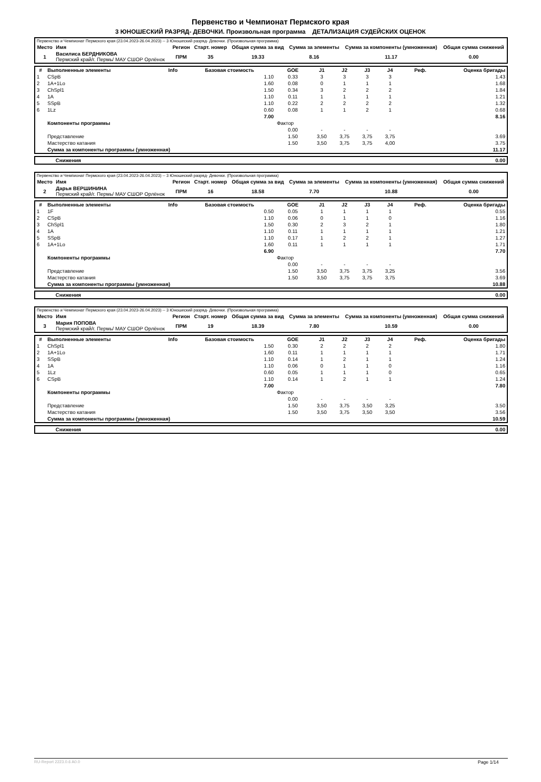Первенство и Чемпионат Пермского края
3 ЮНОШЕСКИЙ РАЗРЯД- ДЕВОЧКИ. Произвольная программа ДЕТАЛИЗАЦИЯ СУДЕЙСКИХ ОЦЕНОК
| Первенство и Чемпионат Пермского края (23.04.2023-26.04.2023) -- 3 Юношеский разряд- Девочки. (Произвольная программа) | | | | | | | |
| Место | Имя | Регион | Старт. номер | Общая сумма за вид | Сумма за элементы | Сумма за компоненты (умноженная) | Общая сумма снижений |
| 1 | Василиса БЕРДНИКОВА Пермский край/г. Пермь/ МАУ СШОР Орлёнок | ПРМ | 35 | 19.33 | 8.16 | 11.17 | 0.00 |
| # | Выполненные элементы | Info | Базовая стоимость | GOE | J1 | J2 | J3 | J4 | Реф. | Оценка бригады |
| --- | --- | --- | --- | --- | --- | --- | --- | --- | --- | --- |
| 1 | CSpB | | 1.10 | 0.33 | 3 | 3 | 3 | 3 | | 1.43 |
| 2 | 1A+1Lo | | 1.60 | 0.08 | 0 | 1 | 1 | 1 | | 1.68 |
| 3 | ChSpl1 | | 1.50 | 0.34 | 3 | 2 | 2 | 2 | | 1.84 |
| 4 | 1A | | 1.10 | 0.11 | 1 | 1 | 1 | 1 | | 1.21 |
| 5 | SSpB | | 1.10 | 0.22 | 2 | 2 | 2 | 2 | | 1.32 |
| 6 | 1Lz | | 0.60 | 0.08 | 1 | 1 | 2 | 1 | | 0.68 |
| | | | 7.00 | | | | | | | 8.16 |
| | Компоненты программы | | | Фактор | | | | | | |
| | | | | 0.00 | - | - | - | - | | |
| | Представление | | | 1.50 | 3,50 | 3,75 | 3,75 | 3,75 | | 3.69 |
| | Мастерство катания | | | 1.50 | 3,50 | 3,75 | 3,75 | 4,00 | | 3.75 |
| | Сумма за компоненты программы (умноженная) | | | | | | | | | 11.17 |
| Снижения | 0.00 |
| Первенство и Чемпионат Пермского края (23.04.2023-26.04.2023) -- 3 Юношеский разряд- Девочки. (Произвольная программа) | | | | | | | |
| Место | Имя | Регион | Старт. номер | Общая сумма за вид | Сумма за элементы | Сумма за компоненты (умноженная) | Общая сумма снижений |
| 2 | Дарья ВЕРШИНИНА Пермский край/г. Пермь/ МАУ СШОР Орлёнок | ПРМ | 16 | 18.58 | 7.70 | 10.88 | 0.00 |
| # | Выполненные элементы | Info | Базовая стоимость | GOE | J1 | J2 | J3 | J4 | Реф. | Оценка бригады |
| --- | --- | --- | --- | --- | --- | --- | --- | --- | --- | --- |
| 1 | 1F | | 0.50 | 0.05 | 1 | 1 | 1 | 1 | | 0.55 |
| 2 | CSpB | | 1.10 | 0.06 | 0 | 1 | 1 | 0 | | 1.16 |
| 3 | ChSpl1 | | 1.50 | 0.30 | 2 | 3 | 2 | 1 | | 1.80 |
| 4 | 1A | | 1.10 | 0.11 | 1 | 1 | 1 | 1 | | 1.21 |
| 5 | SSpB | | 1.10 | 0.17 | 1 | 2 | 2 | 1 | | 1.27 |
| 6 | 1A+1Lo | | 1.60 | 0.11 | 1 | 1 | 1 | 1 | | 1.71 |
| | | | 6.90 | | | | | | | 7.70 |
| | Компоненты программы | | | Фактор | | | | | | |
| | | | | 0.00 | - | - | - | - | | |
| | Представление | | | 1.50 | 3,50 | 3,75 | 3,75 | 3,25 | | 3.56 |
| | Мастерство катания | | | 1.50 | 3,50 | 3,75 | 3,75 | 3,75 | | 3.69 |
| | Сумма за компоненты программы (умноженная) | | | | | | | | | 10.88 |
| Снижения | 0.00 |
| Первенство и Чемпионат Пермского края (23.04.2023-26.04.2023) -- 3 Юношеский разряд- Девочки. (Произвольная программа) | | | | | | | |
| Место | Имя | Регион | Старт. номер | Общая сумма за вид | Сумма за элементы | Сумма за компоненты (умноженная) | Общая сумма снижений |
| 3 | Мария ПОПОВА Пермский край/г. Пермь/ МАУ СШОР Орлёнок | ПРМ | 19 | 18.39 | 7.80 | 10.59 | 0.00 |
| # | Выполненные элементы | Info | Базовая стоимость | GOE | J1 | J2 | J3 | J4 | Реф. | Оценка бригады |
| --- | --- | --- | --- | --- | --- | --- | --- | --- | --- | --- |
| 1 | ChSpl1 | | 1.50 | 0.30 | 2 | 2 | 2 | 2 | | 1.80 |
| 2 | 1A+1Lo | | 1.60 | 0.11 | 1 | 1 | 1 | 1 | | 1.71 |
| 3 | SSpB | | 1.10 | 0.14 | 1 | 2 | 1 | 1 | | 1.24 |
| 4 | 1A | | 1.10 | 0.06 | 0 | 1 | 1 | 0 | | 1.16 |
| 5 | 1Lz | | 0.60 | 0.05 | 1 | 1 | 1 | 0 | | 0.65 |
| 6 | CSpB | | 1.10 | 0.14 | 1 | 2 | 1 | 1 | | 1.24 |
| | | | 7.00 | | | | | | | 7.80 |
| | Компоненты программы | | | Фактор | | | | | | |
| | | | | 0.00 | - | - | - | - | | |
| | Представление | | | 1.50 | 3,50 | 3,75 | 3,50 | 3,25 | | 3.50 |
| | Мастерство катания | | | 1.50 | 3,50 | 3,75 | 3,50 | 3,50 | | 3.56 |
| | Сумма за компоненты программы (умноженная) | | | | | | | | | 10.59 |
| Снижения | 0.00 |
RU-Report 2223.0.6 A0.0 Page 1/14